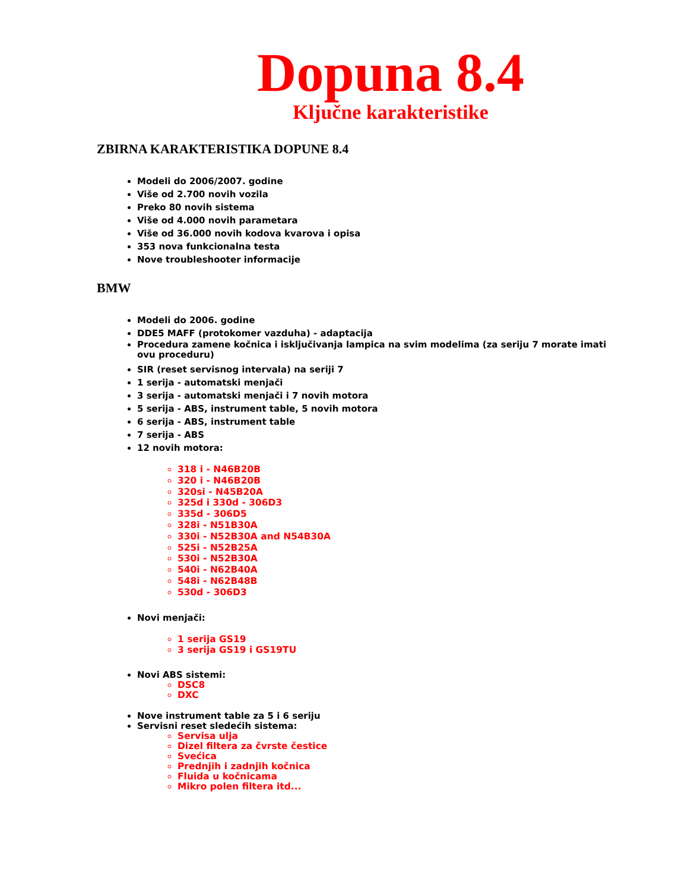Dopuna 8.4
Ključne karakteristike
ZBIRNA KARAKTERISTIKA DOPUNE 8.4
Modeli do 2006/2007. godine
Više od 2.700 novih vozila
Preko 80 novih sistema
Više od 4.000 novih parametara
Više od 36.000 novih kodova kvarova i opisa
353 nova funkcionalna testa
Nove troubleshooter informacije
BMW
Modeli do 2006. godine
DDE5 MAFF (protokomer vazduha) - adaptacija
Procedura zamene kočnica i isključivanja lampica na svim modelima (za seriju 7 morate imati ovu proceduru)
SIR (reset servisnog intervala) na seriji 7
1 serija - automatski menjači
3 serija - automatski menjači i 7 novih motora
5 serija - ABS, instrument table, 5 novih motora
6 serija - ABS, instrument table
7 serija - ABS
12 novih motora:
318 i - N46B20B
320 i - N46B20B
320si - N45B20A
325d i 330d - 306D3
335d - 306D5
328i - N51B30A
330i - N52B30A and N54B30A
525i - N52B25A
530i - N52B30A
540i - N62B40A
548i - N62B48B
530d - 306D3
Novi menjači:
1 serija GS19
3 serija GS19 i GS19TU
Novi ABS sistemi:
DSC8
DXC
Nove instrument table za 5 i 6 seriju
Servisni reset sledećih sistema:
Servisa ulja
Dizel filtera za čvrste čestice
Svećica
Prednjih i zadnjih kočnica
Fluida u kočnicama
Mikro polen filtera itd...